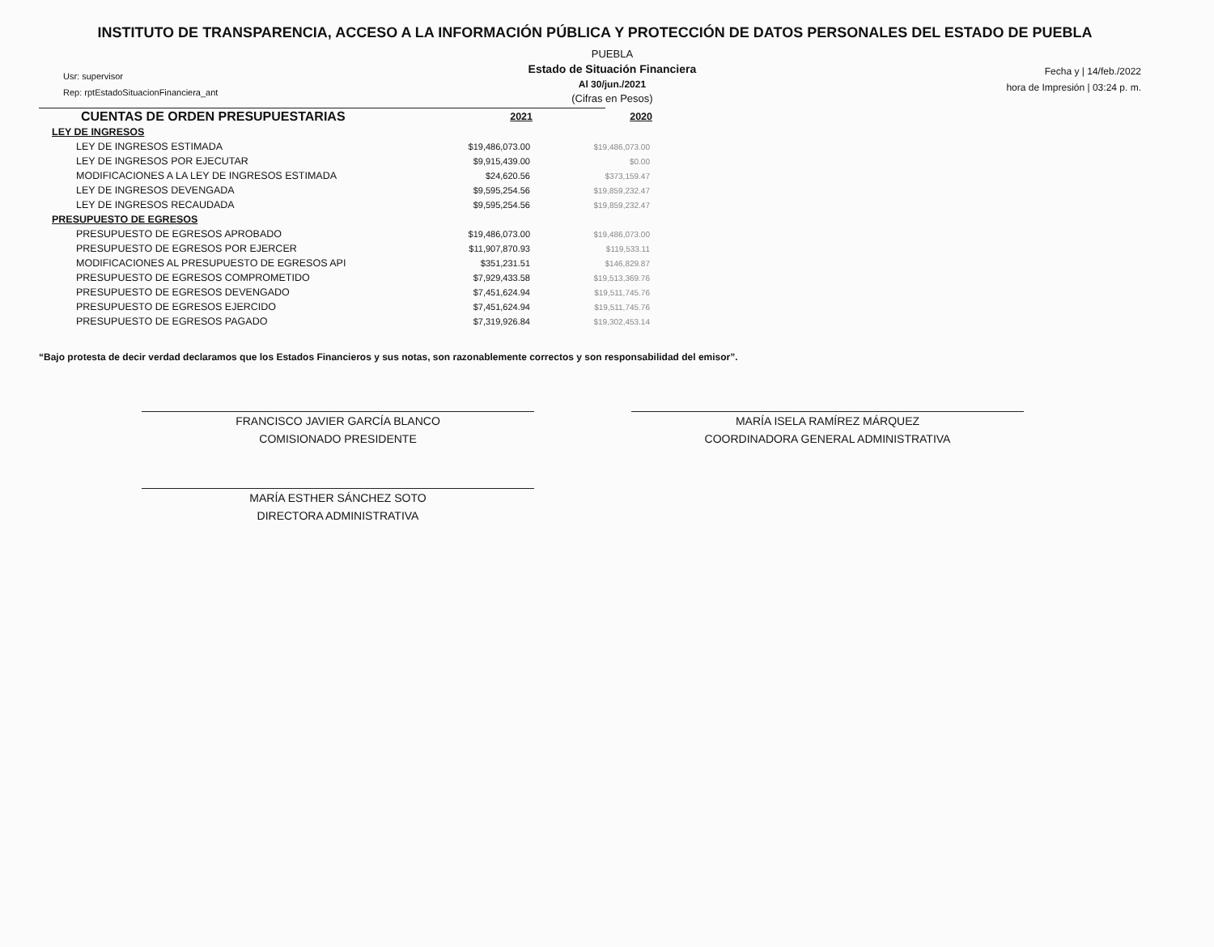INSTITUTO DE TRANSPARENCIA, ACCESO A LA INFORMACIÓN PÚBLICA Y PROTECCIÓN DE DATOS PERSONALES DEL ESTADO DE PUEBLA
Usr: supervisor
Rep: rptEstadoSituacionFinanciera_ant
PUEBLA
Estado de Situación Financiera
Al 30/jun./2021
(Cifras en Pesos)
Fecha y | 14/feb./2022
hora de Impresión | 03:24 p. m.
| CUENTAS DE ORDEN PRESUPUESTARIAS | 2021 | 2020 |
| --- | --- | --- |
| LEY DE INGRESOS | | |
| LEY DE INGRESOS ESTIMADA | $19,486,073.00 | $19,486,073.00 |
| LEY DE INGRESOS POR EJECUTAR | $9,915,439.00 | $0.00 |
| MODIFICACIONES A LA LEY DE INGRESOS ESTIMADA | $24,620.56 | $373,159.47 |
| LEY DE INGRESOS DEVENGADA | $9,595,254.56 | $19,859,232.47 |
| LEY DE INGRESOS RECAUDADA | $9,595,254.56 | $19,859,232.47 |
| PRESUPUESTO DE EGRESOS | | |
| PRESUPUESTO DE EGRESOS APROBADO | $19,486,073.00 | $19,486,073.00 |
| PRESUPUESTO DE EGRESOS POR EJERCER | $11,907,870.93 | $119,533.11 |
| MODIFICACIONES AL PRESUPUESTO DE EGRESOS API | $351,231.51 | $146,829.87 |
| PRESUPUESTO DE EGRESOS COMPROMETIDO | $7,929,433.58 | $19,513,369.76 |
| PRESUPUESTO DE EGRESOS DEVENGADO | $7,451,624.94 | $19,511,745.76 |
| PRESUPUESTO DE EGRESOS EJERCIDO | $7,451,624.94 | $19,511,745.76 |
| PRESUPUESTO DE EGRESOS PAGADO | $7,319,926.84 | $19,302,453.14 |
“Bajo protesta de decir verdad declaramos que los Estados Financieros y sus notas, son razonablemente correctos y son responsabilidad del emisor”.
FRANCISCO JAVIER GARCÍA BLANCO
COMISIONADO PRESIDENTE
MARÍA ISELA RAMÍREZ MÁRQUEZ
COORDINADORA GENERAL ADMINISTRATIVA
MARÍA ESTHER SÁNCHEZ SOTO
DIRECTORA ADMINISTRATIVA